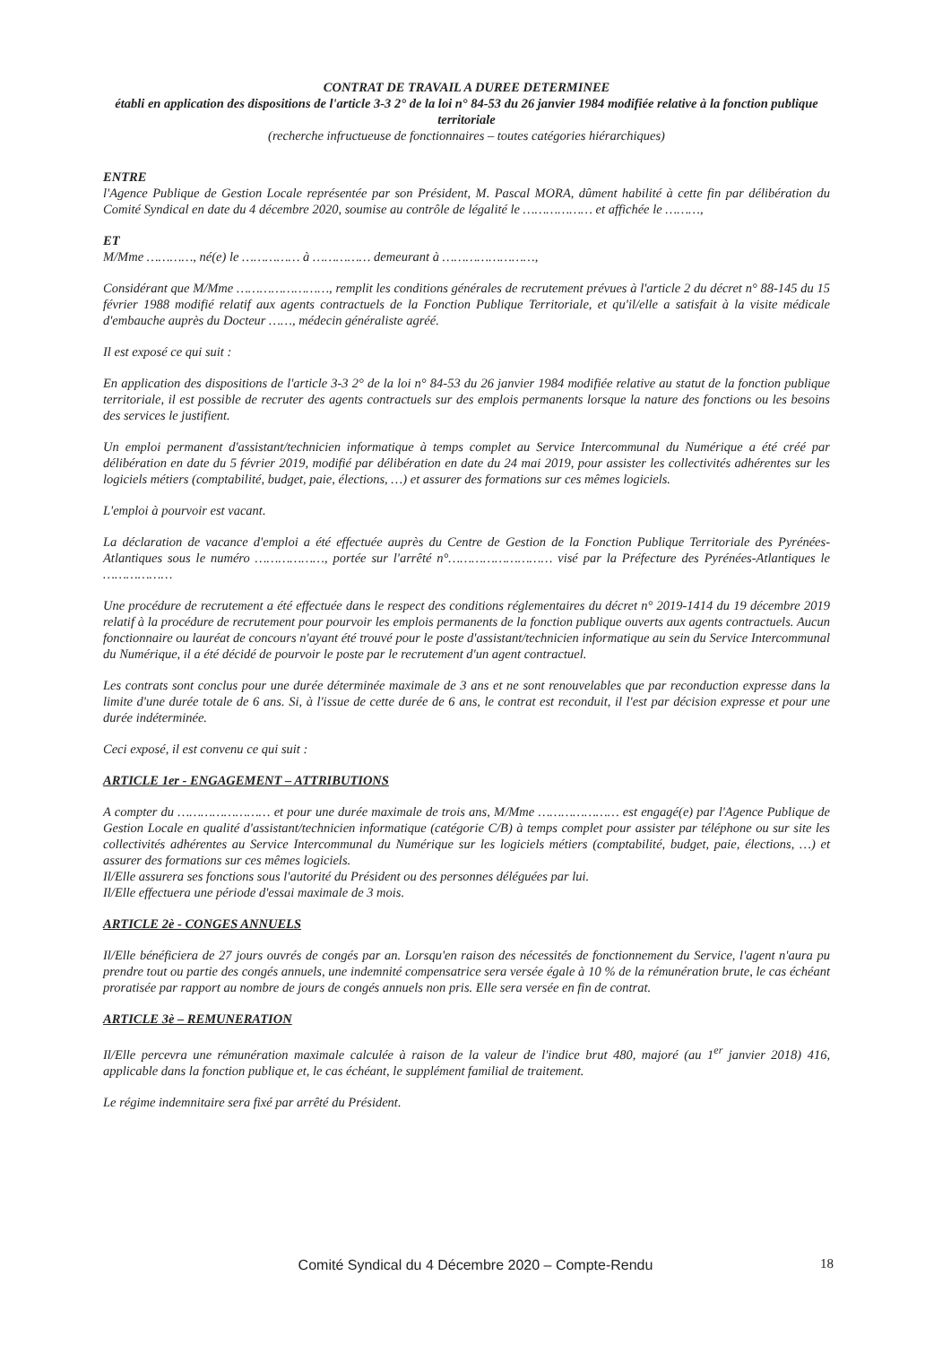CONTRAT DE TRAVAIL A DUREE DETERMINEE
établi en application des dispositions de l'article 3-3 2° de la loi n° 84-53 du 26 janvier 1984 modifiée relative à la fonction publique territoriale
(recherche infructueuse de fonctionnaires – toutes catégories hiérarchiques)
ENTRE
l'Agence Publique de Gestion Locale représentée par son Président, M. Pascal MORA, dûment habilité à cette fin par délibération du Comité Syndical en date du 4 décembre 2020, soumise au contrôle de légalité le ……………… et affichée le ………,
ET
M/Mme …………, né(e) le …………… à …………… demeurant à ……………………,
Considérant que M/Mme ……………………, remplit les conditions générales de recrutement prévues à l'article 2 du décret n° 88-145 du 15 février 1988 modifié relatif aux agents contractuels de la Fonction Publique Territoriale, et qu'il/elle a satisfait à la visite médicale d'embauche auprès du Docteur ……, médecin généraliste agréé.
Il est exposé ce qui suit :
En application des dispositions de l'article 3-3 2° de la loi n° 84-53 du 26 janvier 1984 modifiée relative au statut de la fonction publique territoriale, il est possible de recruter des agents contractuels sur des emplois permanents lorsque la nature des fonctions ou les besoins des services le justifient.
Un emploi permanent d'assistant/technicien informatique à temps complet au Service Intercommunal du Numérique a été créé par délibération en date du 5 février 2019, modifié par délibération en date du 24 mai 2019, pour assister les collectivités adhérentes sur les logiciels métiers (comptabilité, budget, paie, élections, …) et assurer des formations sur ces mêmes logiciels.
L'emploi à pourvoir est vacant.
La déclaration de vacance d'emploi a été effectuée auprès du Centre de Gestion de la Fonction Publique Territoriale des Pyrénées-Atlantiques sous le numéro ………………, portée sur l'arrêté n°……………………… visé par la Préfecture des Pyrénées-Atlantiques le ………………
Une procédure de recrutement a été effectuée dans le respect des conditions réglementaires du décret n° 2019-1414 du 19 décembre 2019 relatif à la procédure de recrutement pour pourvoir les emplois permanents de la fonction publique ouverts aux agents contractuels. Aucun fonctionnaire ou lauréat de concours n'ayant été trouvé pour le poste d'assistant/technicien informatique au sein du Service Intercommunal du Numérique, il a été décidé de pourvoir le poste par le recrutement d'un agent contractuel.
Les contrats sont conclus pour une durée déterminée maximale de 3 ans et ne sont renouvelables que par reconduction expresse dans la limite d'une durée totale de 6 ans. Si, à l'issue de cette durée de 6 ans, le contrat est reconduit, il l'est par décision expresse et pour une durée indéterminée.
Ceci exposé, il est convenu ce qui suit :
ARTICLE 1er - ENGAGEMENT – ATTRIBUTIONS
A compter du …………………… et pour une durée maximale de trois ans, M/Mme ………………… est engagé(e) par l'Agence Publique de Gestion Locale en qualité d'assistant/technicien informatique (catégorie C/B) à temps complet pour assister par téléphone ou sur site les collectivités adhérentes au Service Intercommunal du Numérique sur les logiciels métiers (comptabilité, budget, paie, élections, …) et assurer des formations sur ces mêmes logiciels.
Il/Elle assurera ses fonctions sous l'autorité du Président ou des personnes déléguées par lui.
Il/Elle effectuera une période d'essai maximale de 3 mois.
ARTICLE 2è - CONGES ANNUELS
Il/Elle bénéficiera de 27 jours ouvrés de congés par an. Lorsqu'en raison des nécessités de fonctionnement du Service, l'agent n'aura pu prendre tout ou partie des congés annuels, une indemnité compensatrice sera versée égale à 10 % de la rémunération brute, le cas échéant proratisée par rapport au nombre de jours de congés annuels non pris. Elle sera versée en fin de contrat.
ARTICLE 3è – REMUNERATION
Il/Elle percevra une rémunération maximale calculée à raison de la valeur de l'indice brut 480, majoré (au 1<sup>er</sup> janvier 2018) 416, applicable dans la fonction publique et, le cas échéant, le supplément familial de traitement.
Le régime indemnitaire sera fixé par arrêté du Président.
Comité Syndical du 4 Décembre 2020 – Compte-Rendu 18